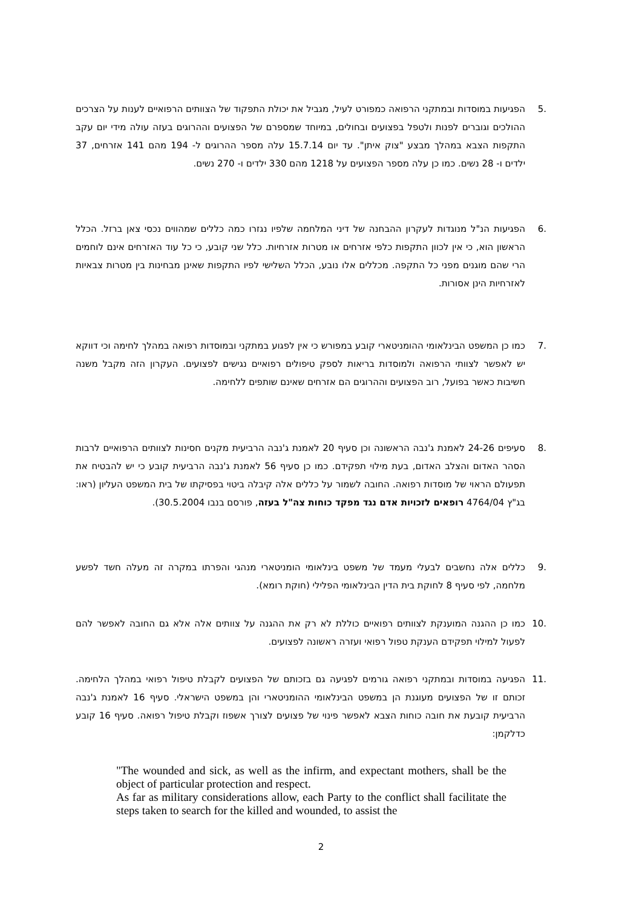.5 הפגיעות במוסדות ובמתקני הרפואה כמפורט לעיל, מגביל את יכולת התפקוד של הצוותים הרפואיים לענות על הצרכים ההולכים וגוברים לפנות ולטפל בפצועים ובחולים, במיוחד שמספרם של הפצועים וההרוגים בעזה עולה מידי יום עקב התקפות הצבא במהלך מבצע "צוק איתן". עד יום 15.7.14 עלה מספר ההרוגים ל- 194 מהם 141 אזרחים, 37 ילדים ו- 28 נשים. כמו כן עלה מספר הפצועים על 1218 מהם 330 ילדים ו- 270 נשים.
.6 הפגיעות הנ"ל מנוגדות לעקרון ההבחנה של דיני המלחמה שלפיו נגזרו כמה כללים שמהווים נכסי צאן ברזל. הכלל הראשון הוא, כי אין לכוון התקפות כלפי אזרחים או מטרות אזרחיות. כלל שני קובע, כי כל עוד האזרחים אינם לוחמים הרי שהם מוגנים מפני כל התקפה. מכללים אלו נובע, הכלל השלישי לפיו התקפות שאינן מבחינות בין מטרות צבאיות לאזרחיות הינן אסורות.
.7 כמו כן המשפט הבינלאומי ההומניטארי קובע במפורש כי אין לפגוע במתקני ובמוסדות רפואה במהלך לחימה וכי דווקא יש לאפשר לצוותי הרפואה ולמוסדות בריאות לספק טיפולים רפואיים נגישים לפצועים. העקרון הזה מקבל משנה חשיבות כאשר בפועל, רוב הפצועים וההרוגים הם אזרחים שאינם שותפים ללחימה.
.8 סעיפים 24-26 לאמנת ג'נבה הראשונה וכן סעיף 20 לאמנת ג'נבה הרביעית מקנים חסינות לצוותים הרפואיים לרבות הסהר האדום והצלב האדום, בעת מילוי תפקידם. כמו כן סעיף 56 לאמנת ג'נבה הרביעית קובע כי יש להבטיח את תפעולם הראוי של מוסדות רפואה. החובה לשמור על כללים אלה קיבלה ביטוי בפסיקתו של בית המשפט העליון (ראו: בג"ץ 4764/04 רופאים לזכויות אדם נגד מפקד כוחות צה"ל בעזה, פורסם בנבו 30.5.2004).
.9 כללים אלה נחשבים לבעלי מעמד של משפט בינלאומי הומניטארי מנהגי והפרתו במקרה זה מעלה חשד לפשע מלחמה, לפי סעיף 8 לחוקת בית הדין הבינלאומי הפלילי (חוקת רומא).
.10 כמו כן ההגנה המוענקת לצוותים רפואיים כוללת לא רק את ההגנה על צוותים אלה אלא גם החובה לאפשר להם לפעול למילוי תפקידם הענקת טפול רפואי ועזרה ראשונה לפצועים.
.11 הפגיעה במוסדות ובמתקני רפואה גורמים לפגיעה גם בזכותם של הפצועים לקבלת טיפול רפואי במהלך הלחימה. זכותם זו של הפצועים מעוגנת הן במשפט הבינלאומי ההומניטארי והן במשפט הישראלי. סעיף 16 לאמנת ג'נבה הרביעית קובעת את חובה כוחות הצבא לאפשר פינוי של פצועים לצורך אשפוז וקבלת טיפול רפואה. סעיף 16 קובע כדלקמן:
"The wounded and sick, as well as the infirm, and expectant mothers, shall be the object of particular protection and respect.
As far as military considerations allow, each Party to the conflict shall facilitate the steps taken to search for the killed and wounded, to assist the
2